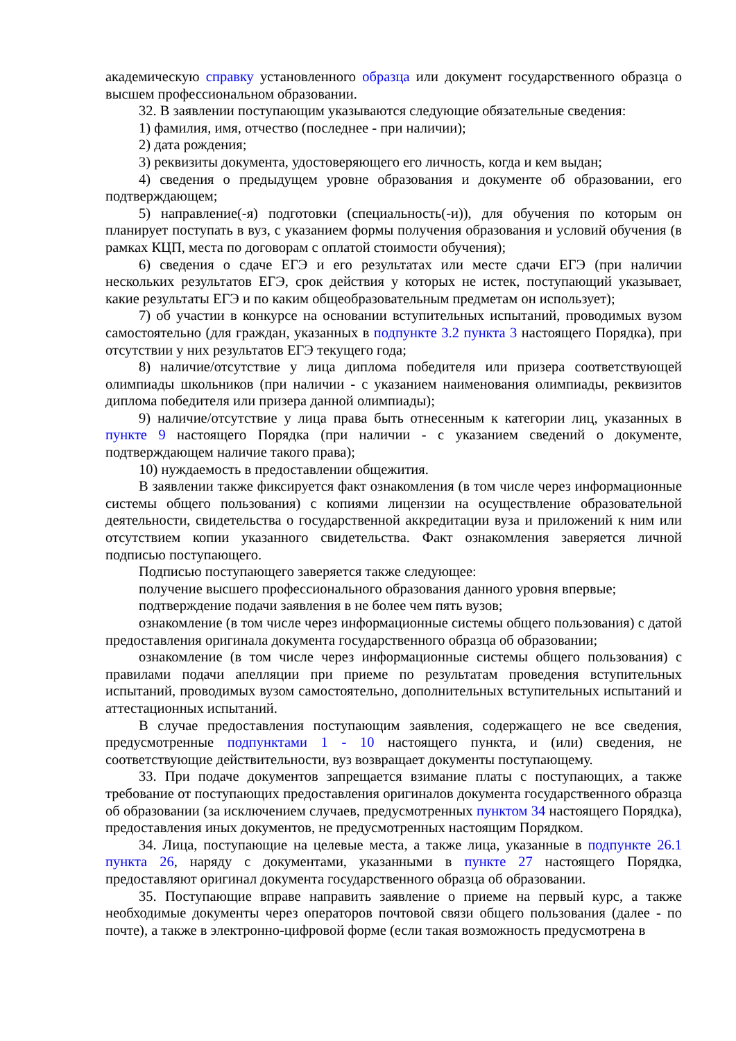академическую справку установленного образца или документ государственного образца о высшем профессиональном образовании.
32. В заявлении поступающим указываются следующие обязательные сведения:
1) фамилия, имя, отчество (последнее - при наличии);
2) дата рождения;
3) реквизиты документа, удостоверяющего его личность, когда и кем выдан;
4) сведения о предыдущем уровне образования и документе об образовании, его подтверждающем;
5) направление(-я) подготовки (специальность(-и)), для обучения по которым он планирует поступать в вуз, с указанием формы получения образования и условий обучения (в рамках КЦП, места по договорам с оплатой стоимости обучения);
6) сведения о сдаче ЕГЭ и его результатах или месте сдачи ЕГЭ (при наличии нескольких результатов ЕГЭ, срок действия у которых не истек, поступающий указывает, какие результаты ЕГЭ и по каким общеобразовательным предметам он использует);
7) об участии в конкурсе на основании вступительных испытаний, проводимых вузом самостоятельно (для граждан, указанных в подпункте 3.2 пункта 3 настоящего Порядка), при отсутствии у них результатов ЕГЭ текущего года;
8) наличие/отсутствие у лица диплома победителя или призера соответствующей олимпиады школьников (при наличии - с указанием наименования олимпиады, реквизитов диплома победителя или призера данной олимпиады);
9) наличие/отсутствие у лица права быть отнесенным к категории лиц, указанных в пункте 9 настоящего Порядка (при наличии - с указанием сведений о документе, подтверждающем наличие такого права);
10) нуждаемость в предоставлении общежития.
В заявлении также фиксируется факт ознакомления (в том числе через информационные системы общего пользования) с копиями лицензии на осуществление образовательной деятельности, свидетельства о государственной аккредитации вуза и приложений к ним или отсутствием копии указанного свидетельства. Факт ознакомления заверяется личной подписью поступающего.
Подписью поступающего заверяется также следующее:
получение высшего профессионального образования данного уровня впервые;
подтверждение подачи заявления в не более чем пять вузов;
ознакомление (в том числе через информационные системы общего пользования) с датой предоставления оригинала документа государственного образца об образовании;
ознакомление (в том числе через информационные системы общего пользования) с правилами подачи апелляции при приеме по результатам проведения вступительных испытаний, проводимых вузом самостоятельно, дополнительных вступительных испытаний и аттестационных испытаний.
В случае предоставления поступающим заявления, содержащего не все сведения, предусмотренные подпунктами 1 - 10 настоящего пункта, и (или) сведения, не соответствующие действительности, вуз возвращает документы поступающему.
33. При подаче документов запрещается взимание платы с поступающих, а также требование от поступающих предоставления оригиналов документа государственного образца об образовании (за исключением случаев, предусмотренных пунктом 34 настоящего Порядка), предоставления иных документов, не предусмотренных настоящим Порядком.
34. Лица, поступающие на целевые места, а также лица, указанные в подпункте 26.1 пункта 26, наряду с документами, указанными в пункте 27 настоящего Порядка, предоставляют оригинал документа государственного образца об образовании.
35. Поступающие вправе направить заявление о приеме на первый курс, а также необходимые документы через операторов почтовой связи общего пользования (далее - по почте), а также в электронно-цифровой форме (если такая возможность предусмотрена в